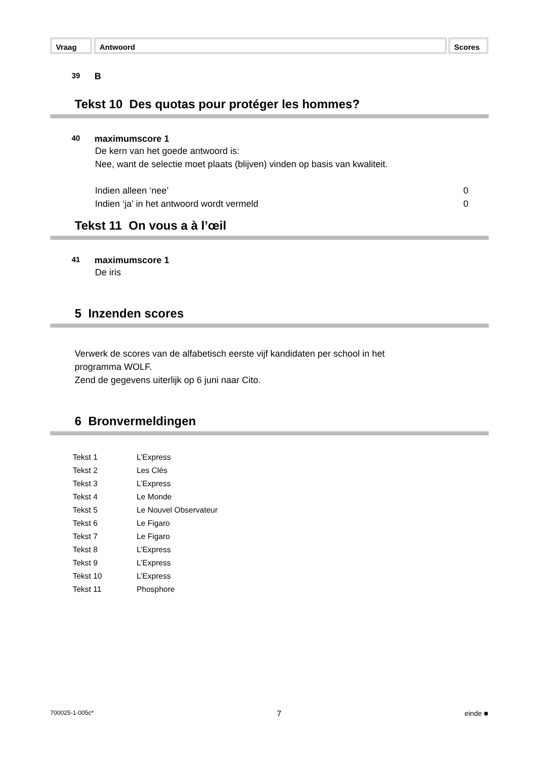Vraag Antwoord Scores
39 B
Tekst 10 Des quotas pour protéger les hommes?
40 maximumscore 1
De kern van het goede antwoord is:
Nee, want de selectie moet plaats (blijven) vinden op basis van kwaliteit.
Indien alleen ‘nee’ 0
Indien ‘ja’ in het antwoord wordt vermeld 0
Tekst 11 On vous a à l’œil
41 maximumscore 1
De iris
5 Inzenden scores
Verwerk de scores van de alfabetisch eerste vijf kandidaten per school in het
programma WOLF.
Zend de gegevens uiterlijk op 6 juni naar Cito.
6 Bronvermeldingen
| Tekst 1 | L’Express |
| Tekst 2 | Les Clés |
| Tekst 3 | L’Express |
| Tekst 4 | Le Monde |
| Tekst 5 | Le Nouvel Observateur |
| Tekst 6 | Le Figaro |
| Tekst 7 | Le Figaro |
| Tekst 8 | L’Express |
| Tekst 9 | L’Express |
| Tekst 10 | L’Express |
| Tekst 11 | Phosphore |
700025-1-005c* 7 einde ■